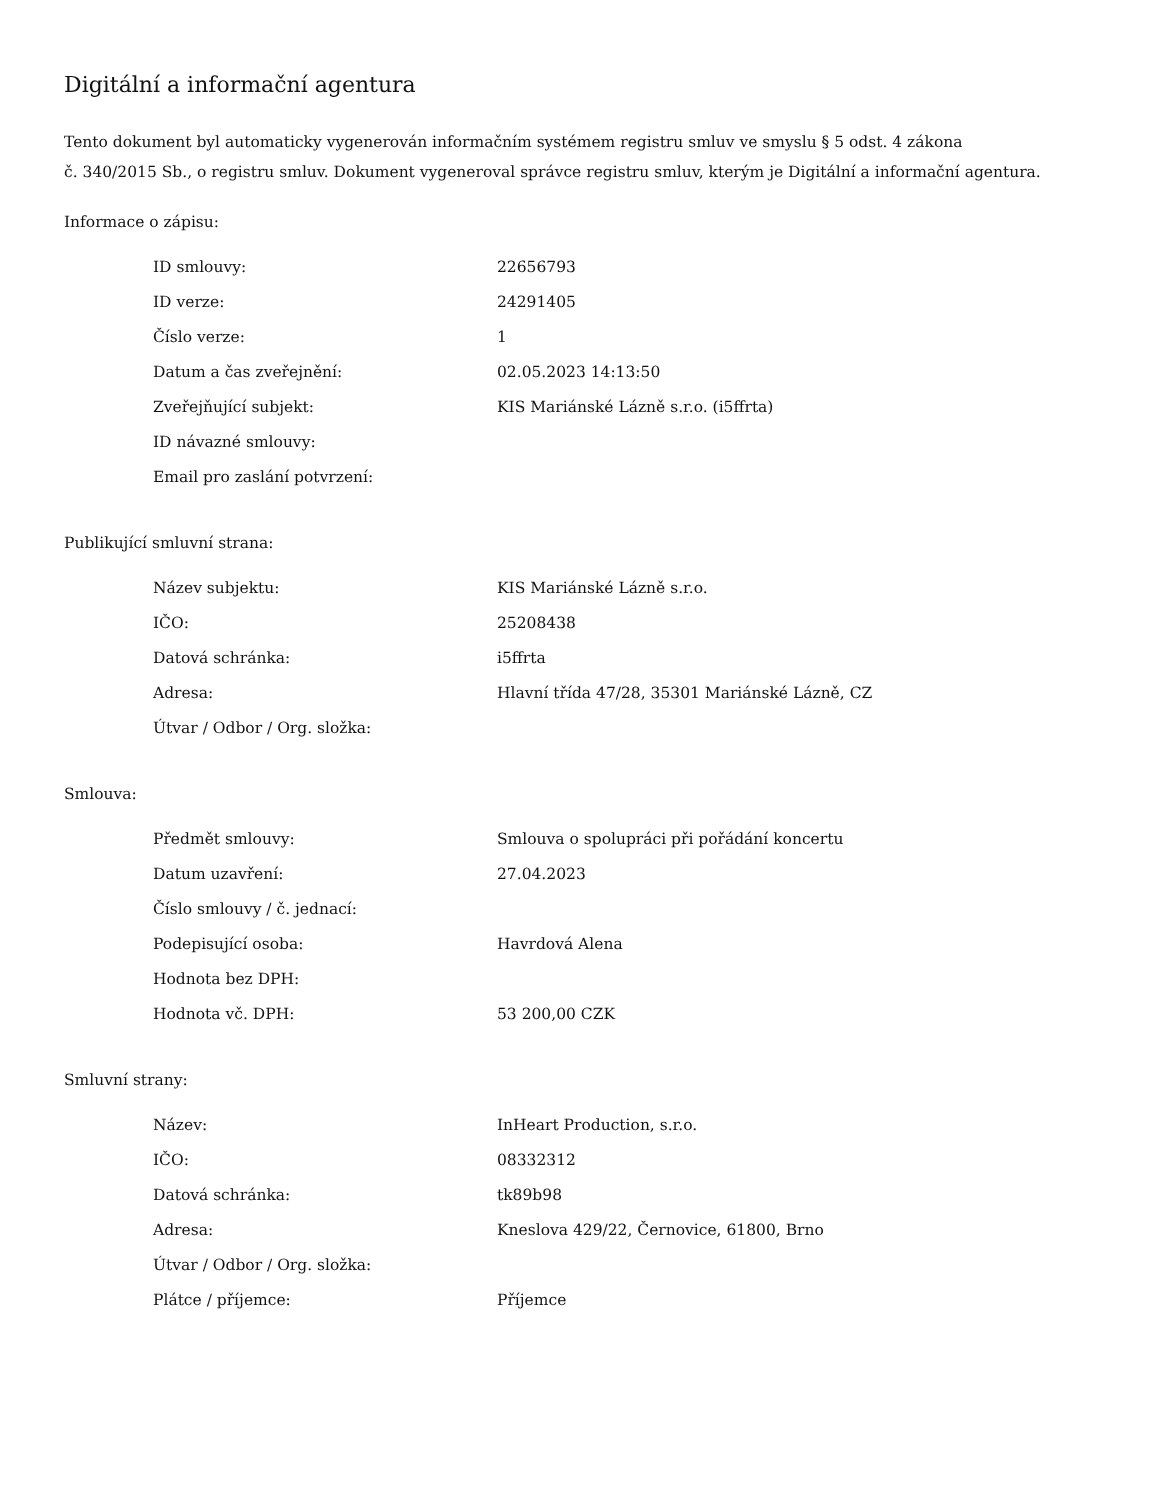Digitální a informační agentura
Tento dokument byl automaticky vygenerován informačním systémem registru smluv ve smyslu § 5 odst. 4 zákona
č. 340/2015 Sb., o registru smluv. Dokument vygeneroval správce registru smluv, kterým je Digitální a informační agentura.
Informace o zápisu:
| ID smlouvy: | 22656793 |
| ID verze: | 24291405 |
| Číslo verze: | 1 |
| Datum a čas zveřejnění: | 02.05.2023 14:13:50 |
| Zveřejňující subjekt: | KIS Mariánské Lázně s.r.o. (i5ffrta) |
| ID návazné smlouvy: | |
| Email pro zaslání potvrzení: | |
Publikující smluvní strana:
| Název subjektu: | KIS Mariánské Lázně s.r.o. |
| IČO: | 25208438 |
| Datová schránka: | i5ffrta |
| Adresa: | Hlavní třída 47/28, 35301 Mariánské Lázně, CZ |
| Útvar / Odbor / Org. složka: | |
Smlouva:
| Předmět smlouvy: | Smlouva o spolupráci při pořádání koncertu |
| Datum uzavření: | 27.04.2023 |
| Číslo smlouvy / č. jednací: | |
| Podepisující osoba: | Havrdová Alena |
| Hodnota bez DPH: | |
| Hodnota vč. DPH: | 53 200,00 CZK |
Smluvní strany:
| Název: | InHeart Production, s.r.o. |
| IČO: | 08332312 |
| Datová schránka: | tk89b98 |
| Adresa: | Kneslova 429/22, Černovice, 61800, Brno |
| Útvar / Odbor / Org. složka: | |
| Plátce / příjemce: | Příjemce |